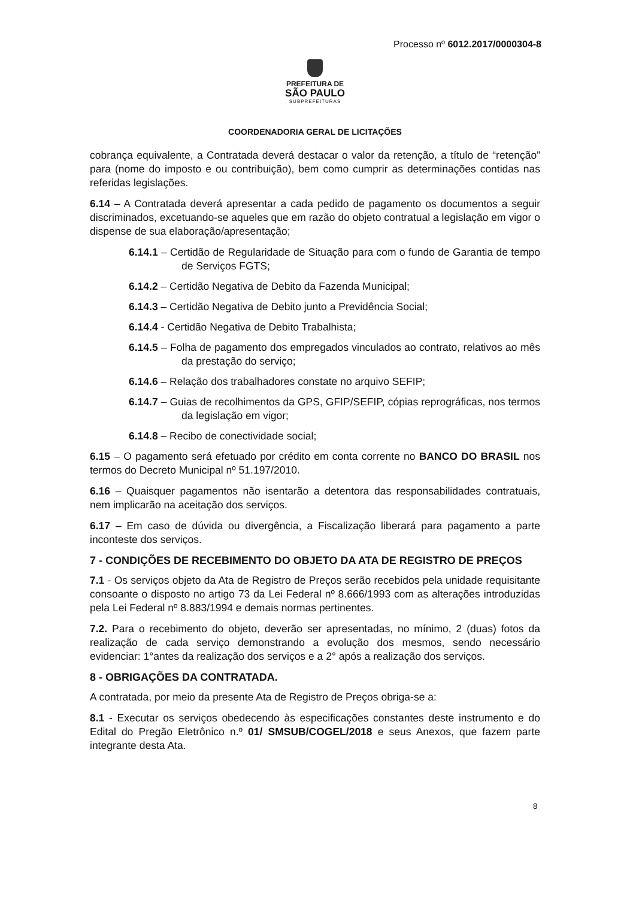Processo nº 6012.2017/0000304-8
PREFEITURA DE
SÃO PAULO
SUBPREFEITURAS
COORDENADORIA GERAL DE LICITAÇÕES
cobrança equivalente, a Contratada deverá destacar o valor da retenção, a título de “retenção” para (nome do imposto e ou contribuição), bem como cumprir as determinações contidas nas referidas legislações.
6.14 – A Contratada deverá apresentar a cada pedido de pagamento os documentos a seguir discriminados, excetuando-se aqueles que em razão do objeto contratual a legislação em vigor o dispense de sua elaboração/apresentação;
6.14.1 – Certidão de Regularidade de Situação para com o fundo de Garantia de tempo de Serviços FGTS;
6.14.2 – Certidão Negativa de Debito da Fazenda Municipal;
6.14.3 – Certidão Negativa de Debito junto a Previdência Social;
6.14.4 - Certidão Negativa de Debito Trabalhista;
6.14.5 – Folha de pagamento dos empregados vinculados ao contrato, relativos ao mês da prestação do serviço;
6.14.6 – Relação dos trabalhadores constate no arquivo SEFIP;
6.14.7 – Guias de recolhimentos da GPS, GFIP/SEFIP, cópias reprográficas, nos termos da legislação em vigor;
6.14.8 – Recibo de conectividade social;
6.15 – O pagamento será efetuado por crédito em conta corrente no BANCO DO BRASIL nos termos do Decreto Municipal nº 51.197/2010.
6.16 – Quaisquer pagamentos não isentarão a detentora das responsabilidades contratuais, nem implicarão na aceitação dos serviços.
6.17 – Em caso de dúvida ou divergência, a Fiscalização liberará para pagamento a parte inconteste dos serviços.
7 - CONDIÇÕES DE RECEBIMENTO DO OBJETO DA ATA DE REGISTRO DE PREÇOS
7.1 - Os serviços objeto da Ata de Registro de Preços serão recebidos pela unidade requisitante consoante o disposto no artigo 73 da Lei Federal nº 8.666/1993 com as alterações introduzidas pela Lei Federal nº 8.883/1994 e demais normas pertinentes.
7.2. Para o recebimento do objeto, deverão ser apresentadas, no mínimo, 2 (duas) fotos da realização de cada serviço demonstrando a evolução dos mesmos, sendo necessário evidenciar: 1°antes da realização dos serviços e a 2° após a realização dos serviços.
8 - OBRIGAÇÕES DA CONTRATADA.
A contratada, por meio da presente Ata de Registro de Preços obriga-se a:
8.1 - Executar os serviços obedecendo às especificações constantes deste instrumento e do Edital do Pregão Eletrônico n.º 01/ SMSUB/COGEL/2018 e seus Anexos, que fazem parte integrante desta Ata.
8